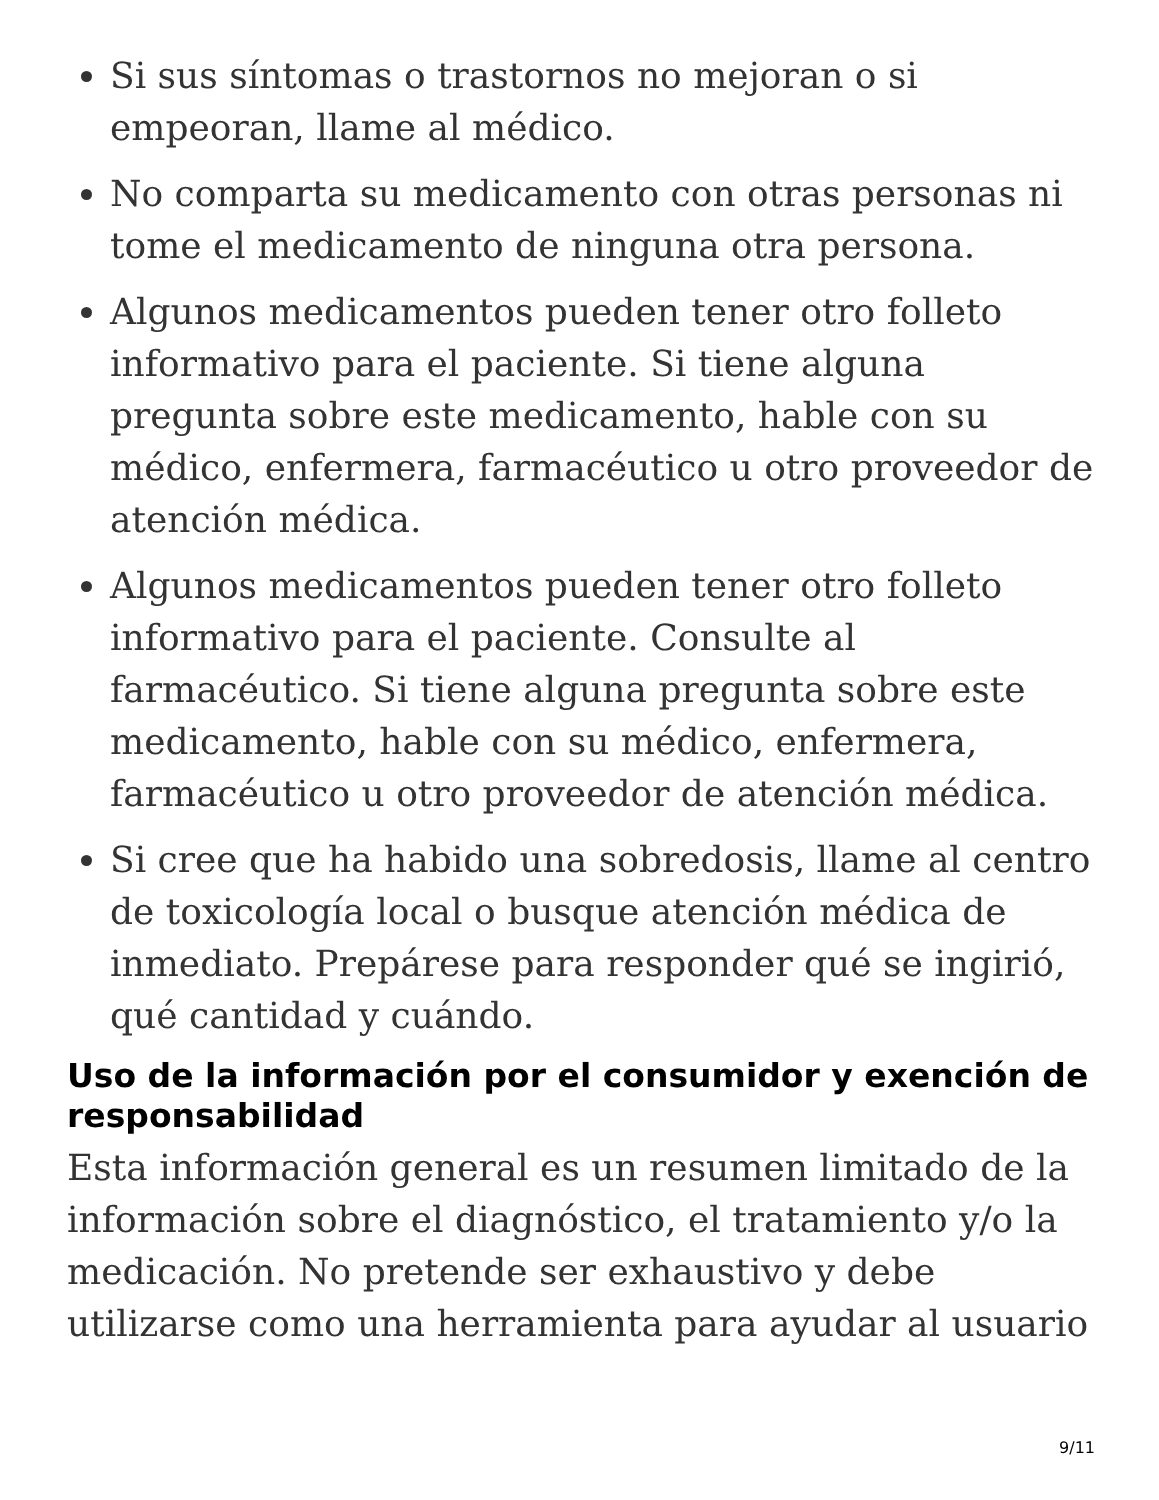Si sus síntomas o trastornos no mejoran o si empeoran, llame al médico.
No comparta su medicamento con otras personas ni tome el medicamento de ninguna otra persona.
Algunos medicamentos pueden tener otro folleto informativo para el paciente. Si tiene alguna pregunta sobre este medicamento, hable con su médico, enfermera, farmacéutico u otro proveedor de atención médica.
Algunos medicamentos pueden tener otro folleto informativo para el paciente. Consulte al farmacéutico. Si tiene alguna pregunta sobre este medicamento, hable con su médico, enfermera, farmacéutico u otro proveedor de atención médica.
Si cree que ha habido una sobredosis, llame al centro de toxicología local o busque atención médica de inmediato. Prepárese para responder qué se ingirió, qué cantidad y cuándo.
Uso de la información por el consumidor y exención de responsabilidad
Esta información general es un resumen limitado de la información sobre el diagnóstico, el tratamiento y/o la medicación. No pretende ser exhaustivo y debe utilizarse como una herramienta para ayudar al usuario
9/11